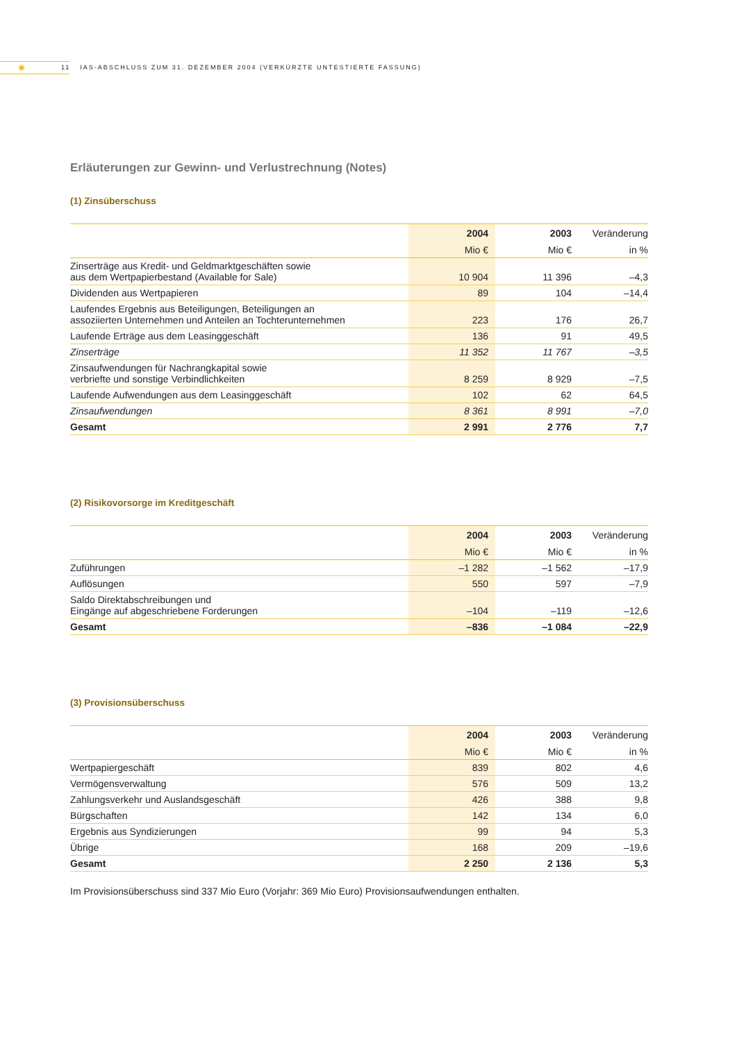✺
11 IAS-ABSCHLUSS ZUM 31. DEZEMBER 2004 (VERKÜRZTE UNTESTIERTE FASSUNG)
Erläuterungen zur Gewinn- und Verlustrechnung (Notes)
(1) Zinsüberschuss
| | 2004 | 2003 | Veränderung |
| --- | --- | --- | --- |
| | Mio € | Mio € | in % |
| Zinserträge aus Kredit- und Geldmarktgeschäften sowie aus dem Wertpapierbestand (Available for Sale) | 10 904 | 11 396 | –4,3 |
| Dividenden aus Wertpapieren | 89 | 104 | –14,4 |
| Laufendes Ergebnis aus Beteiligungen, Beteiligungen an assoziierten Unternehmen und Anteilen an Tochterunternehmen | 223 | 176 | 26,7 |
| Laufende Erträge aus dem Leasinggeschäft | 136 | 91 | 49,5 |
| Zinserträge | 11 352 | 11 767 | –3,5 |
| Zinsaufwendungen für Nachrangkapital sowie verbriefte und sonstige Verbindlichkeiten | 8 259 | 8 929 | –7,5 |
| Laufende Aufwendungen aus dem Leasinggeschäft | 102 | 62 | 64,5 |
| Zinsaufwendungen | 8 361 | 8 991 | –7,0 |
| Gesamt | 2 991 | 2 776 | 7,7 |
(2) Risikovorsorge im Kreditgeschäft
| | 2004 | 2003 | Veränderung |
| --- | --- | --- | --- |
| | Mio € | Mio € | in % |
| Zuführungen | –1 282 | –1 562 | –17,9 |
| Auflösungen | 550 | 597 | –7,9 |
| Saldo Direktabschreibungen und Eingänge auf abgeschriebene Forderungen | –104 | –119 | –12,6 |
| Gesamt | –836 | –1 084 | –22,9 |
(3) Provisionsüberschuss
| | 2004 | 2003 | Veränderung |
| --- | --- | --- | --- |
| | Mio € | Mio € | in % |
| Wertpapiergeschäft | 839 | 802 | 4,6 |
| Vermögensverwaltung | 576 | 509 | 13,2 |
| Zahlungsverkehr und Auslandsgeschäft | 426 | 388 | 9,8 |
| Bürgschaften | 142 | 134 | 6,0 |
| Ergebnis aus Syndizierungen | 99 | 94 | 5,3 |
| Übrige | 168 | 209 | –19,6 |
| Gesamt | 2 250 | 2 136 | 5,3 |
Im Provisionsüberschuss sind 337 Mio Euro (Vorjahr: 369 Mio Euro) Provisionsaufwendungen enthalten.